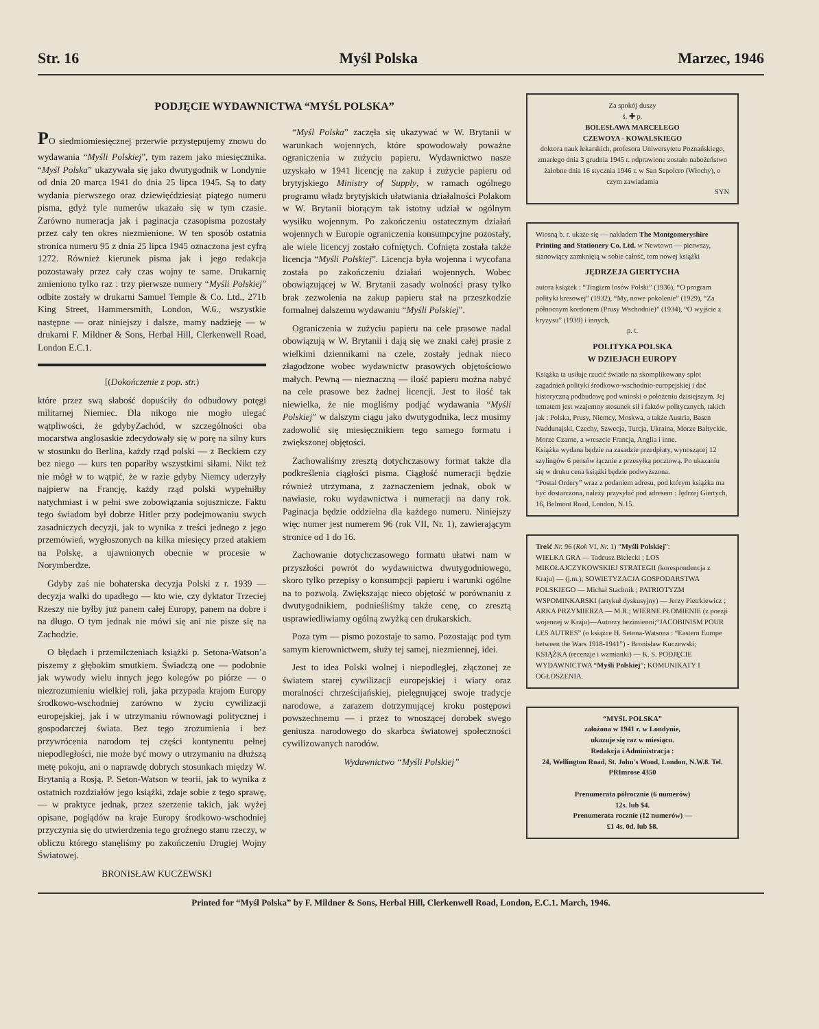Str. 16 Myśl Polska Marzec, 1946
PODJĘCIE WYDAWNICTWA “MYŚL POLSKA”
PO siedmiomiesięcznej przerwie przystępujemy znowu do wydawania “Myśli Polskiej”, tym razem jako miesięcznika. “Myśl Polska” ukazywała się jako dwutygodnik w Londynie od dnia 20 marca 1941 do dnia 25 lipca 1945. Są to daty wydania pierwszego oraz dziewięćdziesiąt piątego numeru pisma, gdyż tyle numerów ukazało się w tym czasie. Zarówno numeracja jak i paginacja czasopisma pozostały przez cały ten okres niezmienione. W ten sposób ostatnia stronica numeru 95 z dnia 25 lipca 1945 oznaczona jest cyfrą 1272. Również kierunek pisma jak i jego redakcja pozostawały przez cały czas wojny te same. Drukarnię zmieniono tylko raz : trzy pierwsze numery “Myśli Polskiej” odbite zostały w drukarni Samuel Temple & Co. Ltd., 271b King Street, Hammersmith, London, W.6., wszystkie następne — oraz niniejszy i dalsze, mamy nadzieję — w drukarni F. Mildner & Sons, Herbal Hill, Clerkenwell Road, London E.C.1.
[(Dokończenie z pop. str.)
które przez swą słabość dopuściły do odbudowy potęgi militarnej Niemiec. Dla nikogo nie mogło ulegać wątpliwości, że gdybyZachód, w szczególności oba mocarstwa anglosaskie zdecydowały się w porę na silny kurs w stosunku do Berlina, każdy rząd polski — z Beckiem czy bez niego — kurs ten poparłby wszystkimi siłami. Nikt też nie mógł w to wątpić, że w razie gdyby Niemcy uderzyły najpierw na Francję, każdy rząd polski wypełniłby natychmiast i w pełni swe zobowiązania sojusznicze. Faktu tego świadom był dobrze Hitler przy podejmowaniu swych zasadniczych decyzji, jak to wynika z treści jednego z jego przemówień, wygłoszonych na kilka miesięcy przed atakiem na Polskę, a ujawnionych obecnie w procesie w Norymberdze.
Gdyby zaś nie bohaterska decyzja Polski z r. 1939 — decyzja walki do upadłego — kto wie, czy dyktator Trzeciej Rzeszy nie byłby już panem całej Europy, panem na dobre i na długo. O tym jednak nie mówi się ani nie pisze się na Zachodzie.
O błędach i przemilczeniach książki p. Setona-Watson’a piszemy z głębokim smutkiem. Świadczą one — podobnie jak wywody wielu innych jego kolegów po piórze — o niezrozumieniu wielkiej roli, jaka przypada krajom Europy środkowo-wschodniej zarówno w życiu cywilizacji europejskiej, jak i w utrzymaniu równowagi politycznej i gospodarczej świata. Bez tego zrozumienia i bez przywrócenia narodom tej części kontynentu pełnej niepodległości, nie może być mowy o utrzymaniu na dłuższą metę pokoju, ani o naprawdę dobrych stosunkach między W. Brytanią a Rosją. P. Seton-Watson w teorii, jak to wynika z ostatnich rozdziałów jego książki, zdaje sobie z tego sprawę, — w praktyce jednak, przez szerzenie takich, jak wyżej opisane, poglądów na kraje Europy środkowo-wschodniej przyczynia się do utwierdzenia tego groźnego stanu rzeczy, w obliczu którego stanęliśmy po zakończeniu Drugiej Wojny Światowej.
BRONISŁAW KUCZEWSKI
“Myśl Polska” zaczęła się ukazywać w W. Brytanii w warunkach wojennych, które spowodowały poważne ograniczenia w zużyciu papieru. Wydawnictwo nasze uzyskało w 1941 licencję na zakup i zużycie papieru od brytyjskiego Ministry of Supply, w ramach ogólnego programu władz brytyjskich ułatwiania działalności Polakom w W. Brytanii biorącym tak istotny udział w ogólnym wysiłku wojennym. Po zakończeniu ostatecznym działań wojennych w Europie ograniczenia konsumpcyjne pozostały, ale wiele licencyj zostało cofniętych. Cofnięta została także licencja “Myśli Polskiej”. Licencja była wojenna i wycofana została po zakończeniu działań wojennych. Wobec obowiązującej w W. Brytanii zasady wolności prasy tylko brak zezwolenia na zakup papieru stał na przeszkodzie formalnej dalszemu wydawaniu “Myśli Polskiej”.
Ograniczenia w zużyciu papieru na cele prasowe nadal obowiązują w W. Brytanii i dają się we znaki całej prasie z wielkimi dziennikami na czele, zostały jednak nieco złagodzone wobec wydawnictw prasowych objętościowo małych. Pewną — nieznaczną — ilość papieru można nabyć na cele prasowe bez żadnej licencji. Jest to ilość tak niewielka, że nie mogliśmy podjąć wydawania “Myśli Polskiej” w dalszym ciągu jako dwutygodnika, lecz musimy zadowolić się miesięcznikiem tego samego formatu i zwiększonej objętości.
Zachowaliśmy zresztą dotychczasowy format także dla podkreślenia ciągłości pisma. Ciągłość numeracji będzie również utrzymana, z zaznaczeniem jednak, obok w nawiasie, roku wydawnictwa i numeracji na dany rok. Paginacja będzie oddzielna dla każdego numeru. Niniejszy więc numer jest numerem 96 (rok VII, Nr. 1), zawierającym stronice od 1 do 16.
Zachowanie dotychczasowego formatu ułatwi nam w przyszłości powrót do wydawnictwa dwutygodniowego, skoro tylko przepisy o konsumpcji papieru i warunki ogólne na to pozwolą. Zwiększając nieco objętość w porównaniu z dwutygodnikiem, podnieśliśmy także cenę, co zresztą usprawiedliwiamy ogólną zwyżką cen drukarskich.
Poza tym — pismo pozostaje to samo. Pozostając pod tym samym kierownictwem, służy tej samej, niezmiennej, idei.
Jest to idea Polski wolnej i niepodległej, złączonej ze światem starej cywilizacji europejskiej i wiary oraz moralności chrześcijańskiej, pielęgnującej swoje tradycje narodowe, a zarazem dotrzymującej kroku postępowi powszechnemu — i przez to wnoszącej dorobek swego geniusza narodowego do skarbca światowej społeczności cywilizowanych narodów.
Wydawnictwo “Myśli Polskiej”
Za spokój duszy
ś. ✚ p.
BOLESŁAWA MARCELEGO
CZEWOYA - KOWALSKIEGO
doktora nauk lekarskich, profesora Uniwersytetu Poznańskiego, zmarłego dnia 3 grudnia 1945 r. odprawione zostało nabożeństwo żałobne dnia 16 stycznia 1946 r. w San Sepolcro (Włochy), o czym zawiadamia
SYN
Wiosną b. r. ukaże się — nakładem The Montgomeryshire Printing and Stationery Co. Ltd. w Newtown — pierwszy, stanowiący zamkniętą w sobie całość, tom nowej książki
JĘDRZEJA GIERTYCHA
autora książek : “Tragizm losów Polski” (1936), “O program polityki kresowej” (1932), “My, nowe pokolenie” (1929), “Za północnym kordonem (Prusy Wschodnie)” (1934), “O wyjście z kryzysu” (1939) i innych,
p. t.
POLITYKA POLSKA
W DZIEJACH EUROPY
Książka ta usiłuje rzucić światło na skomplikowany splot zagadnień polityki środkowo-wschodnio-europejskiej i dać historyczną podbudowę pod wnioski o położeniu dzisiejszym. Jej tematem jest wzajemny stosunek sił i faktów politycznych, takich jak : Polska, Prusy, Niemcy, Moskwa, a także Austria, Basen Naddunajski, Czechy, Szwecja, Turcja, Ukraina, Morze Bałtyckie, Morze Czarne, a wreszcie Francja, Anglia i inne.
Książka wydana będzie na zasadzie przedpłaty, wynoszącej 12 szylingów 6 pensów łącznie z przesyłką pocztową. Po ukazaniu się w druku cena książki będzie podwyższona.
“Postal Ordery” wraz z podaniem adresu, pod którym książka ma być dostarczona, należy przysyłać pod adresem : Jędrzej Giertych, 16, Belmont Road, London, N.15.
Treść Nr. 96 (Rok VI, Nr. 1) “Myśli Polskiej”:
WIELKA GRA — Tadeusz Bielecki ; LOS MIKOŁAJCZYKOWSKIEJ STRATEGII (korespondencja z Kraju) — (j.m.); SOWIETYZACJA GOSPODARSTWA POLSKIEGO — Michał Stachnik ; PATRIOTYZM WSPOMINKARSKI (artykuł dyskusyjny) — Jerzy Pietrkiewicz ; ARKA PRZYMIERZA — M.R.; WIERNE PŁOMIENIE (z poezji wojennej w Kraju)—Autorzy bezimienni;“JACOBINISM POUR LES AUTRES” (o książce H. Setona-Watsona : “Eastern Europe between the Wars 1918-1941”) - Bronisław Kuczewski; KSIĄŻKA (recenzje i wzmianki) — K. S. PODJĘCIE WYDAWNICTWA “Myśli Polskiej”; KOMUNIKATY I OGŁOSZENIA.
“MYŚL POLSKA”
założona w 1941 r. w Londynie,
ukazuje się raz w miesiącu.
Redakcja i Administracja :
24, Wellington Road, St. John's Wood, London, N.W.8. Tel. PRImrose 4350
Prenumerata półrocznie (6 numerów)
12s. lub $4.
Prenumerata rocznie (12 numerów) —
£1 4s. 0d. lub $8.
Printed for “Myśl Polska” by F. Mildner & Sons, Herbal Hill, Clerkenwell Road, London, E.C.1. March, 1946.